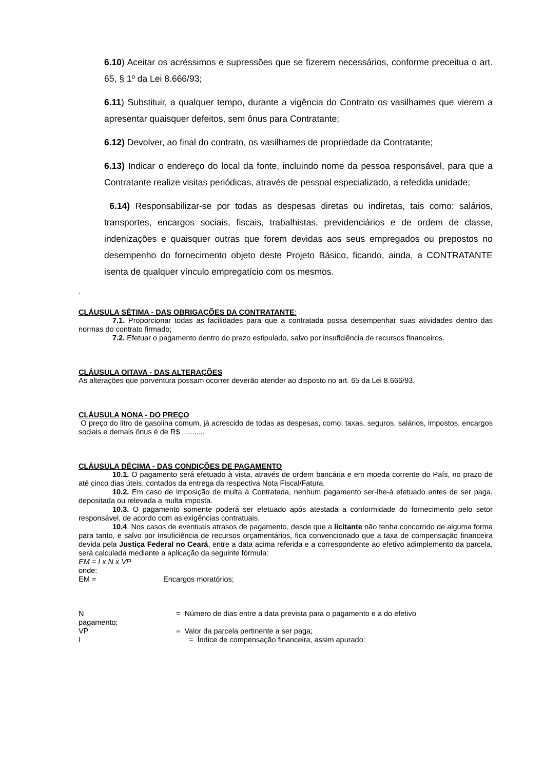6.10) Aceitar os acréssimos e supressões que se fizerem necessários, conforme preceitua o art. 65, § 1º da Lei 8.666/93;
6.11) Substituir, a qualquer tempo, durante a vigência do Contrato os vasilhames que vierem a apresentar quaisquer defeitos, sem ônus para Contratante;
6.12) Devolver, ao final do contrato, os vasilhames de propriedade da Contratante;
6.13) Indicar o endereço do local da fonte, incluindo nome da pessoa responsável, para que a Contratante realize visitas periódicas, através de pessoal especializado, a refedida unidade;
6.14) Responsabilizar-se por todas as despesas diretas ou indiretas, tais como: salários, transportes, encargos sociais, fiscais, trabalhistas, previdenciários e de ordem de classe, indenizações e quaisquer outras que forem devidas aos seus empregados ou prepostos no desempenho do fornecimento objeto deste Projeto Básico, ficando, ainda, a CONTRATANTE isenta de qualquer vínculo empregatício com os mesmos.
.
CLÁUSULA SÉTIMA - DAS OBRIGAÇÕES DA CONTRATANTE:
7.1. Proporcionar todas as facilidades para que a contratada possa desempenhar suas atividades dentro das normas do contrato firmado;
7.2. Efetuar o pagamento dentro do prazo estipulado, salvo por insuficiência de recursos financeiros.
CLÁUSULA OITAVA - DAS ALTERAÇÕES
As alterações que porventura possam ocorrer deverão atender ao disposto no art. 65 da Lei 8.666/93.
CLÁUSULA NONA - DO PREÇO
O preço do litro de gasolina comum, já acrescido de todas as despesas, como: taxas, seguros, salários, impostos, encargos sociais e demais ônus é de R$ ...........
CLÁUSULA DÉCIMA - DAS CONDIÇÕES DE PAGAMENTO
10.1. O pagamento será efetuado à vista, através de ordem bancária e em moeda corrente do País, no prazo de até cinco dias úteis, contados da entrega da respectiva Nota Fiscal/Fatura.
10.2. Em caso de imposição de multa à Contratada, nenhum pagamento ser-lhe-á efetuado antes de ser paga, depositada ou relevada a multa imposta.
10.3. O pagamento somente poderá ser efetuado após atestada a conformidade do fornecimento pelo setor responsável, de acordo com as exigências contratuais.
10.4. Nos casos de eventuais atrasos de pagamento, desde que a licitante não tenha concorrido de alguma forma para tanto, e salvo por insuficiência de recursos orçamentários, fica convencionado que a taxa de compensação financeira devida pela Justiça Federal no Ceará, entre a data acima referida e a correspondente ao efetivo adimplemento da parcela, será calculada mediante a aplicação da seguinte fórmula:
EM = I x N x VP
onde:
EM = Encargos moratórios;
N = Número de dias entre a data prevista para o pagamento e a do efetivo
pagamento;
VP = Valor da parcela pertinente a ser paga;
I = Índice de compensação financeira, assim apurado: